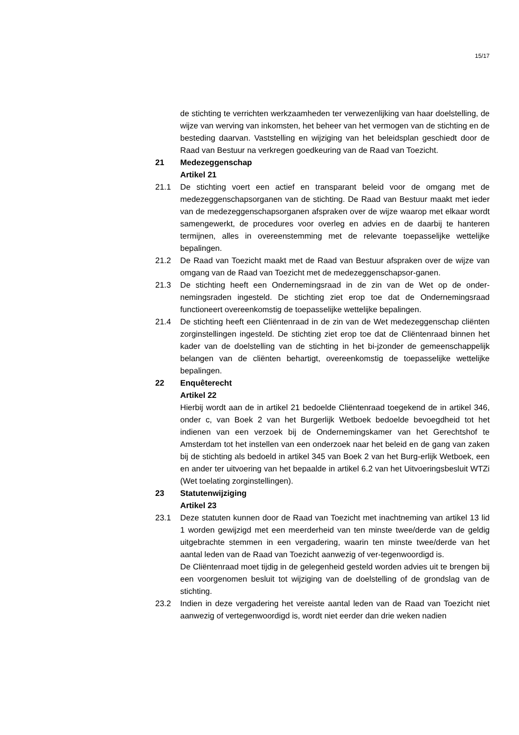15/17
de stichting te verrichten werkzaamheden ter verwezenlijking van haar doelstelling, de wijze van werving van inkomsten, het beheer van het vermogen van de stichting en de besteding daarvan. Vaststelling en wijziging van het beleidsplan geschiedt door de Raad van Bestuur na verkregen goedkeuring van de Raad van Toezicht.
21 Medezeggenschap
Artikel 21
21.1 De stichting voert een actief en transparant beleid voor de omgang met de medezeggenschapsorganen van de stichting. De Raad van Bestuur maakt met ieder van de medezeggenschapsorganen afspraken over de wijze waarop met elkaar wordt samengewerkt, de procedures voor overleg en advies en de daarbij te hanteren termijnen, alles in overeenstemming met de relevante toepasselijke wettelijke bepalingen.
21.2 De Raad van Toezicht maakt met de Raad van Bestuur afspraken over de wijze van omgang van de Raad van Toezicht met de medezeggenschapsor-ganen.
21.3 De stichting heeft een Ondernemingsraad in de zin van de Wet op de onder-nemingsraden ingesteld. De stichting ziet erop toe dat de Ondernemingsraad functioneert overeenkomstig de toepasselijke wettelijke bepalingen.
21.4 De stichting heeft een Cliëntenraad in de zin van de Wet medezeggenschap cliënten zorginstellingen ingesteld. De stichting ziet erop toe dat de Cliëntenraad binnen het kader van de doelstelling van de stichting in het bi-jzonder de gemeenschappelijk belangen van de cliënten behartigt, overeenkomstig de toepasselijke wettelijke bepalingen.
22 Enquêterecht
Artikel 22
Hierbij wordt aan de in artikel 21 bedoelde Cliëntenraad toegekend de in artikel 346, onder c, van Boek 2 van het Burgerlijk Wetboek bedoelde bevoegdheid tot het indienen van een verzoek bij de Ondernemingskamer van het Gerechtshof te Amsterdam tot het instellen van een onderzoek naar het beleid en de gang van zaken bij de stichting als bedoeld in artikel 345 van Boek 2 van het Burg-erlijk Wetboek, een en ander ter uitvoering van het bepaalde in artikel 6.2 van het Uitvoeringsbesluit WTZi (Wet toelating zorginstellingen).
23 Statutenwijziging
Artikel 23
23.1 Deze statuten kunnen door de Raad van Toezicht met inachtneming van artikel 13 lid 1 worden gewijzigd met een meerderheid van ten minste twee/derde van de geldig uitgebrachte stemmen in een vergadering, waarin ten minste twee/derde van het aantal leden van de Raad van Toezicht aanwezig of ver-tegenwoordigd is.
De Cliëntenraad moet tijdig in de gelegenheid gesteld worden advies uit te brengen bij een voorgenomen besluit tot wijziging van de doelstelling of de grondslag van de stichting.
23.2 Indien in deze vergadering het vereiste aantal leden van de Raad van Toezicht niet aanwezig of vertegenwoordigd is, wordt niet eerder dan drie weken nadien